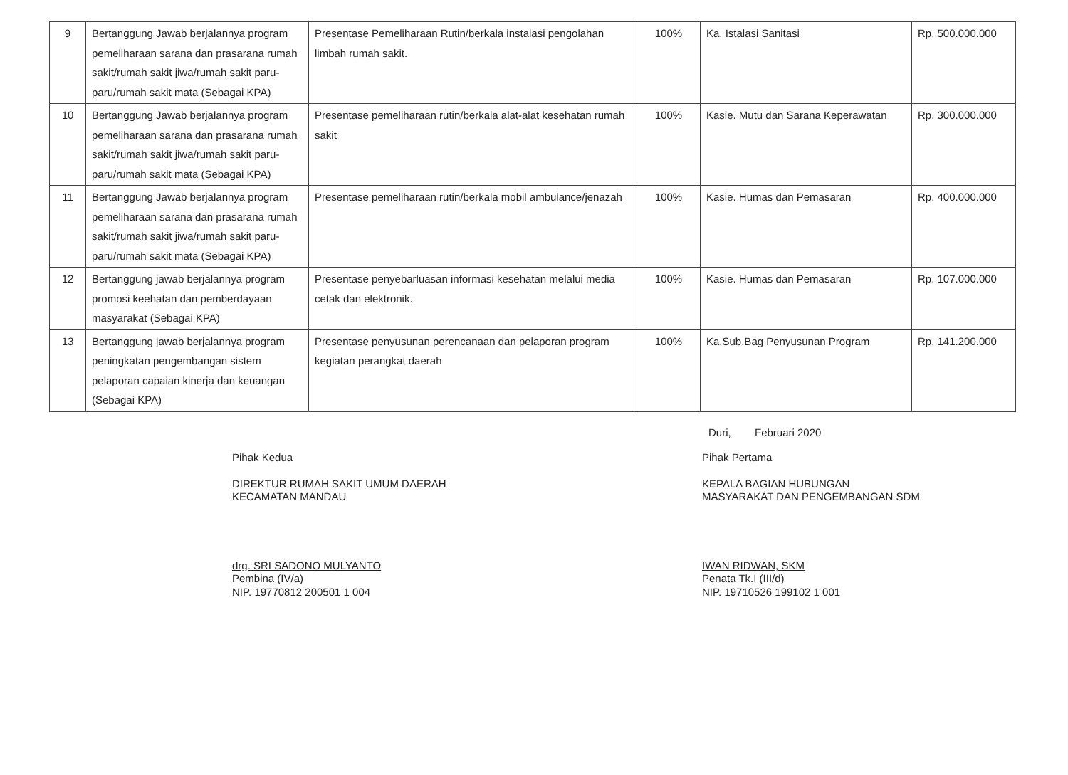| 9 | Bertanggung Jawab berjalannya program pemeliharaan sarana dan prasarana rumah sakit/rumah sakit jiwa/rumah sakit paru-paru/rumah sakit mata (Sebagai KPA) | Presentase Pemeliharaan Rutin/berkala instalasi pengolahan limbah rumah sakit. | 100% | Ka. Istalasi Sanitasi | Rp. 500.000.000 |
| 10 | Bertanggung Jawab berjalannya program pemeliharaan sarana dan prasarana rumah sakit/rumah sakit jiwa/rumah sakit paru-paru/rumah sakit mata (Sebagai KPA) | Presentase pemeliharaan rutin/berkala alat-alat kesehatan rumah sakit | 100% | Kasie. Mutu dan Sarana Keperawatan | Rp. 300.000.000 |
| 11 | Bertanggung Jawab berjalannya program pemeliharaan sarana dan prasarana rumah sakit/rumah sakit jiwa/rumah sakit paru-paru/rumah sakit mata (Sebagai KPA) | Presentase pemeliharaan rutin/berkala mobil ambulance/jenazah | 100% | Kasie. Humas dan Pemasaran | Rp. 400.000.000 |
| 12 | Bertanggung jawab berjalannya program promosi keehatan dan pemberdayaan masyarakat (Sebagai KPA) | Presentase penyebarluasan informasi kesehatan melalui media cetak dan elektronik. | 100% | Kasie. Humas dan Pemasaran | Rp. 107.000.000 |
| 13 | Bertanggung jawab berjalannya program peningkatan pengembangan sistem pelaporan capaian kinerja dan keuangan (Sebagai KPA) | Presentase penyusunan perencanaan dan pelaporan program kegiatan perangkat daerah | 100% | Ka.Sub.Bag Penyusunan Program | Rp. 141.200.000 |
Duri, Februari 2020
Pihak Kedua
DIREKTUR RUMAH SAKIT UMUM DAERAH
KECAMATAN MANDAU
drg. SRI SADONO MULYANTO
Pembina (IV/a)
NIP. 19770812 200501 1 004
Pihak Pertama
KEPALA BAGIAN HUBUNGAN
MASYARAKAT DAN PENGEMBANGAN SDM
IWAN RIDWAN, SKM
Penata Tk.I (III/d)
NIP. 19710526 199102 1 001